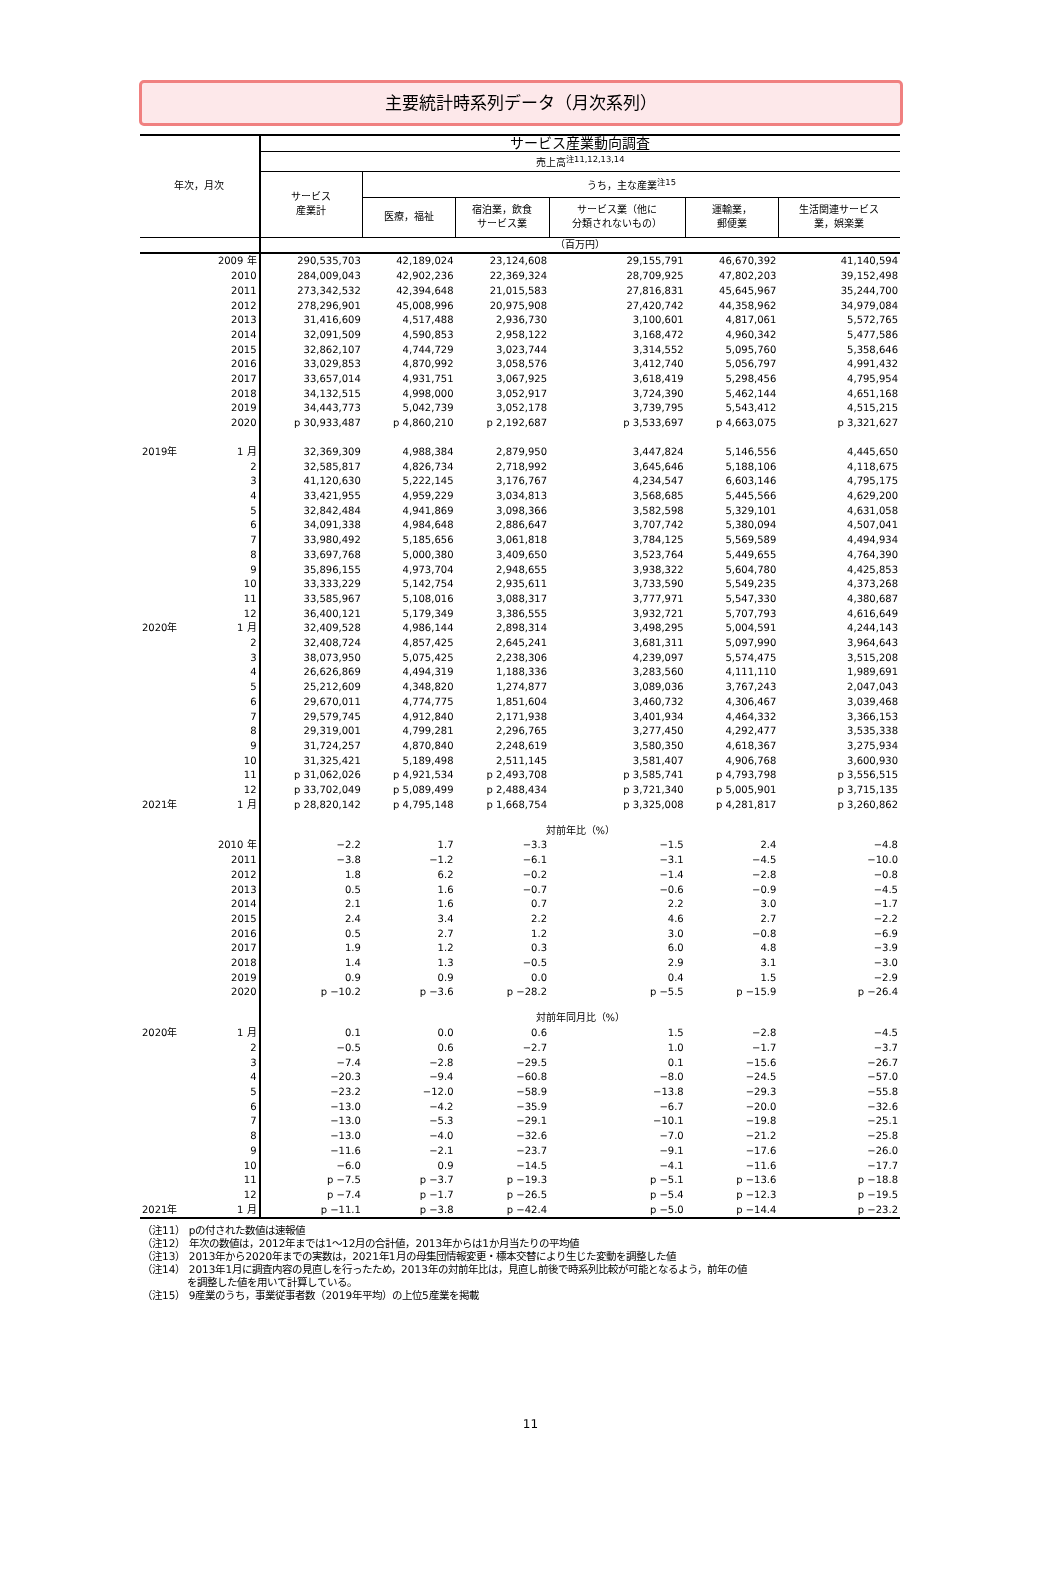主要統計時系列データ（月次系列）
| 年次，月次 | | サービス産業動向調査 | | | | | |
| --- | --- | --- | --- | --- | --- | --- | --- |
| | | 売上高<sup>注11,12,13,14</sup> | | | | | |
| | | サービス 産業計 | うち，主な産業<sup>注15</sup> | | | | |
| | | | 医療，福祉 | 宿泊業，飲食 サービス業 | サービス業（他に 分類されないもの） | 運輸業， 郵便業 | 生活関連サービス 業，娯楽業 |
| | | （百万円） | | | | | |
| | 2009 年 | 290,535,703 | 42,189,024 | 23,124,608 | 29,155,791 | 46,670,392 | 41,140,594 |
| | 2010 | 284,009,043 | 42,902,236 | 22,369,324 | 28,709,925 | 47,802,203 | 39,152,498 |
| | 2011 | 273,342,532 | 42,394,648 | 21,015,583 | 27,816,831 | 45,645,967 | 35,244,700 |
| | 2012 | 278,296,901 | 45,008,996 | 20,975,908 | 27,420,742 | 44,358,962 | 34,979,084 |
| | 2013 | 31,416,609 | 4,517,488 | 2,936,730 | 3,100,601 | 4,817,061 | 5,572,765 |
| | 2014 | 32,091,509 | 4,590,853 | 2,958,122 | 3,168,472 | 4,960,342 | 5,477,586 |
| | 2015 | 32,862,107 | 4,744,729 | 3,023,744 | 3,314,552 | 5,095,760 | 5,358,646 |
| | 2016 | 33,029,853 | 4,870,992 | 3,058,576 | 3,412,740 | 5,056,797 | 4,991,432 |
| | 2017 | 33,657,014 | 4,931,751 | 3,067,925 | 3,618,419 | 5,298,456 | 4,795,954 |
| | 2018 | 34,132,515 | 4,998,000 | 3,052,917 | 3,724,390 | 5,462,144 | 4,651,168 |
| | 2019 | 34,443,773 | 5,042,739 | 3,052,178 | 3,739,795 | 5,543,412 | 4,515,215 |
| | 2020 | p 30,933,487 | p 4,860,210 | p 2,192,687 | p 3,533,697 | p 4,663,075 | p 3,321,627 |
| 2019年 | 1 月 | 32,369,309 | 4,988,384 | 2,879,950 | 3,447,824 | 5,146,556 | 4,445,650 |
| | 2 | 32,585,817 | 4,826,734 | 2,718,992 | 3,645,646 | 5,188,106 | 4,118,675 |
| | 3 | 41,120,630 | 5,222,145 | 3,176,767 | 4,234,547 | 6,603,146 | 4,795,175 |
| | 4 | 33,421,955 | 4,959,229 | 3,034,813 | 3,568,685 | 5,445,566 | 4,629,200 |
| | 5 | 32,842,484 | 4,941,869 | 3,098,366 | 3,582,598 | 5,329,101 | 4,631,058 |
| | 6 | 34,091,338 | 4,984,648 | 2,886,647 | 3,707,742 | 5,380,094 | 4,507,041 |
| | 7 | 33,980,492 | 5,185,656 | 3,061,818 | 3,784,125 | 5,569,589 | 4,494,934 |
| | 8 | 33,697,768 | 5,000,380 | 3,409,650 | 3,523,764 | 5,449,655 | 4,764,390 |
| | 9 | 35,896,155 | 4,973,704 | 2,948,655 | 3,938,322 | 5,604,780 | 4,425,853 |
| | 10 | 33,333,229 | 5,142,754 | 2,935,611 | 3,733,590 | 5,549,235 | 4,373,268 |
| | 11 | 33,585,967 | 5,108,016 | 3,088,317 | 3,777,971 | 5,547,330 | 4,380,687 |
| | 12 | 36,400,121 | 5,179,349 | 3,386,555 | 3,932,721 | 5,707,793 | 4,616,649 |
| 2020年 | 1 月 | 32,409,528 | 4,986,144 | 2,898,314 | 3,498,295 | 5,004,591 | 4,244,143 |
| | 2 | 32,408,724 | 4,857,425 | 2,645,241 | 3,681,311 | 5,097,990 | 3,964,643 |
| | 3 | 38,073,950 | 5,075,425 | 2,238,306 | 4,239,097 | 5,574,475 | 3,515,208 |
| | 4 | 26,626,869 | 4,494,319 | 1,188,336 | 3,283,560 | 4,111,110 | 1,989,691 |
| | 5 | 25,212,609 | 4,348,820 | 1,274,877 | 3,089,036 | 3,767,243 | 2,047,043 |
| | 6 | 29,670,011 | 4,774,775 | 1,851,604 | 3,460,732 | 4,306,467 | 3,039,468 |
| | 7 | 29,579,745 | 4,912,840 | 2,171,938 | 3,401,934 | 4,464,332 | 3,366,153 |
| | 8 | 29,319,001 | 4,799,281 | 2,296,765 | 3,277,450 | 4,292,477 | 3,535,338 |
| | 9 | 31,724,257 | 4,870,840 | 2,248,619 | 3,580,350 | 4,618,367 | 3,275,934 |
| | 10 | 31,325,421 | 5,189,498 | 2,511,145 | 3,581,407 | 4,906,768 | 3,600,930 |
| | 11 | p 31,062,026 | p 4,921,534 | p 2,493,708 | p 3,585,741 | p 4,793,798 | p 3,556,515 |
| | 12 | p 33,702,049 | p 5,089,499 | p 2,488,434 | p 3,721,340 | p 5,005,901 | p 3,715,135 |
| 2021年 | 1 月 | p 28,820,142 | p 4,795,148 | p 1,668,754 | p 3,325,008 | p 4,281,817 | p 3,260,862 |
| | | 対前年比（%） | | | | | |
| | 2010 年 | −2.2 | 1.7 | −3.3 | −1.5 | 2.4 | −4.8 |
| | 2011 | −3.8 | −1.2 | −6.1 | −3.1 | −4.5 | −10.0 |
| | 2012 | 1.8 | 6.2 | −0.2 | −1.4 | −2.8 | −0.8 |
| | 2013 | 0.5 | 1.6 | −0.7 | −0.6 | −0.9 | −4.5 |
| | 2014 | 2.1 | 1.6 | 0.7 | 2.2 | 3.0 | −1.7 |
| | 2015 | 2.4 | 3.4 | 2.2 | 4.6 | 2.7 | −2.2 |
| | 2016 | 0.5 | 2.7 | 1.2 | 3.0 | −0.8 | −6.9 |
| | 2017 | 1.9 | 1.2 | 0.3 | 6.0 | 4.8 | −3.9 |
| | 2018 | 1.4 | 1.3 | −0.5 | 2.9 | 3.1 | −3.0 |
| | 2019 | 0.9 | 0.9 | 0.0 | 0.4 | 1.5 | −2.9 |
| | 2020 | p −10.2 | p −3.6 | p −28.2 | p −5.5 | p −15.9 | p −26.4 |
| | | 対前年同月比（%） | | | | | |
| 2020年 | 1 月 | 0.1 | 0.0 | 0.6 | 1.5 | −2.8 | −4.5 |
| | 2 | −0.5 | 0.6 | −2.7 | 1.0 | −1.7 | −3.7 |
| | 3 | −7.4 | −2.8 | −29.5 | 0.1 | −15.6 | −26.7 |
| | 4 | −20.3 | −9.4 | −60.8 | −8.0 | −24.5 | −57.0 |
| | 5 | −23.2 | −12.0 | −58.9 | −13.8 | −29.3 | −55.8 |
| | 6 | −13.0 | −4.2 | −35.9 | −6.7 | −20.0 | −32.6 |
| | 7 | −13.0 | −5.3 | −29.1 | −10.1 | −19.8 | −25.1 |
| | 8 | −13.0 | −4.0 | −32.6 | −7.0 | −21.2 | −25.8 |
| | 9 | −11.6 | −2.1 | −23.7 | −9.1 | −17.6 | −26.0 |
| | 10 | −6.0 | 0.9 | −14.5 | −4.1 | −11.6 | −17.7 |
| | 11 | p −7.5 | p −3.7 | p −19.3 | p −5.1 | p −13.6 | p −18.8 |
| | 12 | p −7.4 | p −1.7 | p −26.5 | p −5.4 | p −12.3 | p −19.5 |
| 2021年 | 1 月 | p −11.1 | p −3.8 | p −42.4 | p −5.0 | p −14.4 | p −23.2 |
（注11） pの付された数値は速報値
（注12） 年次の数値は，2012年までは1～12月の合計値，2013年からは1か月当たりの平均値
（注13） 2013年から2020年までの実数は，2021年1月の母集団情報変更・標本交替により生じた変動を調整した値
（注14） 2013年1月に調査内容の見直しを行ったため，2013年の対前年比は，見直し前後で時系列比較が可能となるよう，前年の値
を調整した値を用いて計算している。
（注15） 9産業のうち，事業従事者数（2019年平均）の上位5産業を掲載
11